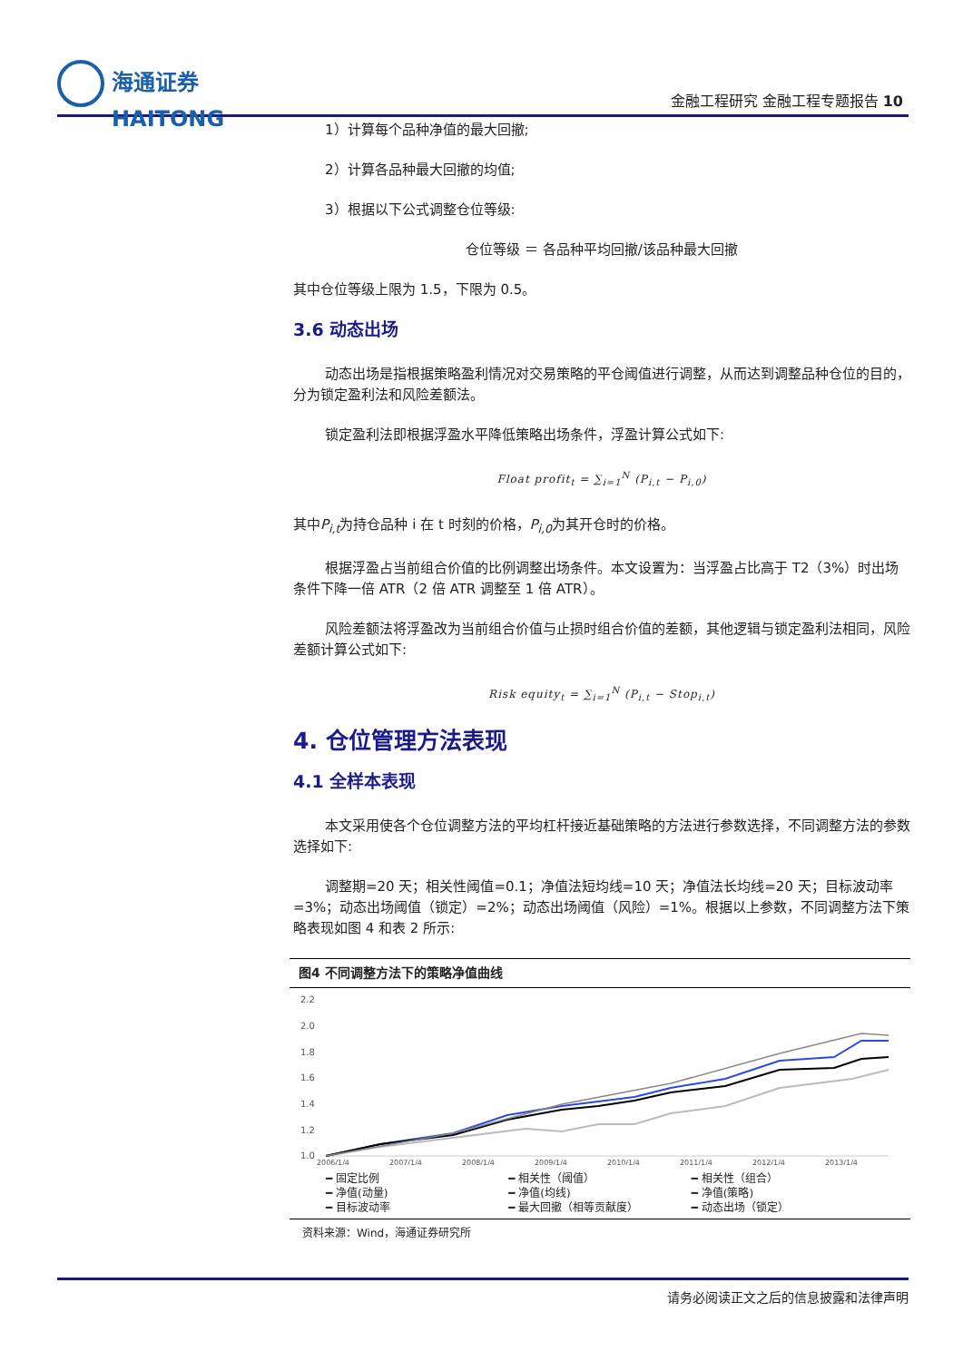海通证券
HAITONG
金融工程研究 金融工程专题报告 10
1）计算每个品种净值的最大回撤;
2）计算各品种最大回撤的均值;
3）根据以下公式调整仓位等级:
仓位等级 ＝ 各品种平均回撤/该品种最大回撤
其中仓位等级上限为 1.5，下限为 0.5。
3.6 动态出场
动态出场是指根据策略盈利情况对交易策略的平仓阈值进行调整，从而达到调整品种仓位的目的，分为锁定盈利法和风险差额法。
锁定盈利法即根据浮盈水平降低策略出场条件，浮盈计算公式如下:
Float profit<sub>t</sub> = ∑<sub>i=1</sub><sup>N</sup> (P<sub>i,t</sub> − P<sub>i,0</sub>)
其中P<sub>i,t</sub>为持仓品种 i 在 t 时刻的价格，P<sub>i,0</sub>为其开仓时的价格。
根据浮盈占当前组合价值的比例调整出场条件。本文设置为：当浮盈占比高于 T2（3%）时出场条件下降一倍 ATR（2 倍 ATR 调整至 1 倍 ATR）。
风险差额法将浮盈改为当前组合价值与止损时组合价值的差额，其他逻辑与锁定盈利法相同，风险差额计算公式如下:
Risk equity<sub>t</sub> = ∑<sub>i=1</sub><sup>N</sup> (P<sub>i,t</sub> − Stop<sub>i,t</sub>)
4. 仓位管理方法表现
4.1 全样本表现
本文采用使各个仓位调整方法的平均杠杆接近基础策略的方法进行参数选择，不同调整方法的参数选择如下:
调整期=20 天；相关性阈值=0.1；净值法短均线=10 天；净值法长均线=20 天；目标波动率=3%；动态出场阈值（锁定）=2%；动态出场阈值（风险）=1%。根据以上参数，不同调整方法下策略表现如图 4 和表 2 所示:
图4 不同调整方法下的策略净值曲线
2.2
2.0
1.8
1.6
1.4
1.2
1.0
2006/1/4
2007/1/4
2008/1/4
2009/1/4
2010/1/4
2011/1/4
2012/1/4
2013/1/4
━ 固定比例 ━ 相关性（阈值） ━ 相关性（组合） ━ 净值(动量) ━ 净值(均线) ━ 净值(策略) ━ 目标波动率 ━ 最大回撤（相等贡献度） ━ 动态出场（锁定）
资料来源：Wind，海通证券研究所
请务必阅读正文之后的信息披露和法律声明